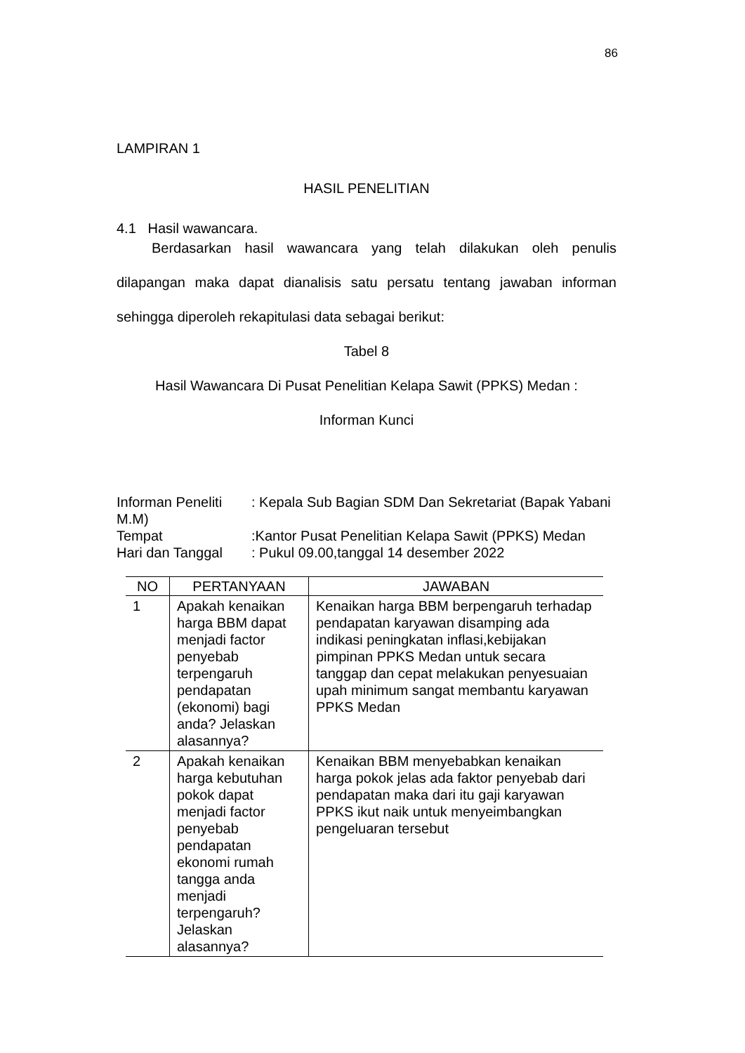86
LAMPIRAN 1
HASIL PENELITIAN
4.1 Hasil wawancara.
Berdasarkan hasil wawancara yang telah dilakukan oleh penulis dilapangan maka dapat dianalisis satu persatu tentang jawaban informan sehingga diperoleh rekapitulasi data sebagai berikut:
Tabel 8
Hasil Wawancara Di Pusat Penelitian Kelapa Sawit (PPKS) Medan :
Informan Kunci
Informan Peneliti: Kepala Sub Bagian SDM Dan Sekretariat (Bapak Yabani M.M)
Tempat:Kantor Pusat Penelitian Kelapa Sawit (PPKS) Medan
Hari dan Tanggal: Pukul 09.00,tanggal 14 desember 2022
| NO | PERTANYAAN | JAWABAN |
| --- | --- | --- |
| 1 | Apakah kenaikan harga BBM dapat menjadi factor penyebab terpengaruh pendapatan (ekonomi) bagi anda? Jelaskan alasannya? | Kenaikan harga BBM berpengaruh terhadap pendapatan karyawan disamping ada indikasi peningkatan inflasi,kebijakan pimpinan PPKS Medan untuk secara tanggap dan cepat melakukan penyesuaian upah minimum sangat membantu karyawan PPKS Medan |
| 2 | Apakah kenaikan harga kebutuhan pokok dapat menjadi factor penyebab pendapatan ekonomi rumah tangga anda menjadi terpengaruh? Jelaskan alasannya? | Kenaikan BBM menyebabkan kenaikan harga pokok jelas ada faktor penyebab dari pendapatan maka dari itu gaji karyawan PPKS ikut naik untuk menyeimbangkan pengeluaran tersebut |